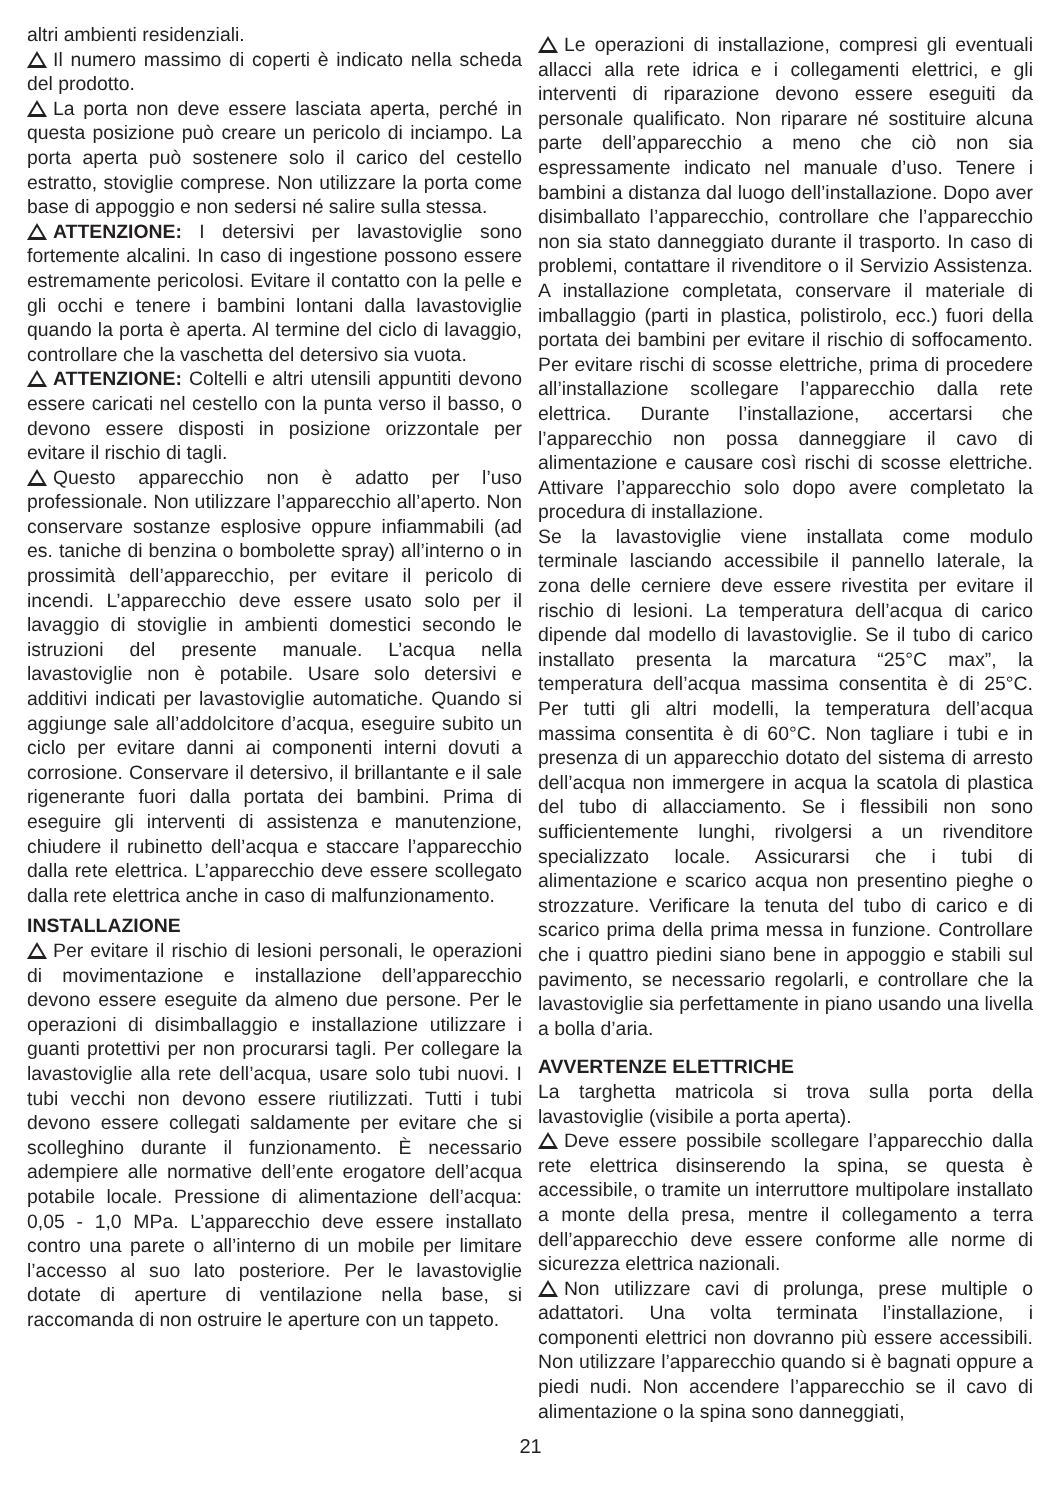altri ambienti residenziali.
Il numero massimo di coperti è indicato nella scheda del prodotto.
La porta non deve essere lasciata aperta, perché in questa posizione può creare un pericolo di inciampo. La porta aperta può sostenere solo il carico del cestello estratto, stoviglie comprese. Non utilizzare la porta come base di appoggio e non sedersi né salire sulla stessa.
ATTENZIONE: I detersivi per lavastoviglie sono fortemente alcalini. In caso di ingestione possono essere estremamente pericolosi. Evitare il contatto con la pelle e gli occhi e tenere i bambini lontani dalla lavastoviglie quando la porta è aperta. Al termine del ciclo di lavaggio, controllare che la vaschetta del detersivo sia vuota.
ATTENZIONE: Coltelli e altri utensili appuntiti devono essere caricati nel cestello con la punta verso il basso, o devono essere disposti in posizione orizzontale per evitare il rischio di tagli.
Questo apparecchio non è adatto per l’uso professionale. Non utilizzare l’apparecchio all’aperto. Non conservare sostanze esplosive oppure infiammabili (ad es. taniche di benzina o bombolette spray) all’interno o in prossimità dell’apparecchio, per evitare il pericolo di incendi. L’apparecchio deve essere usato solo per il lavaggio di stoviglie in ambienti domestici secondo le istruzioni del presente manuale. L’acqua nella lavastoviglie non è potabile. Usare solo detersivi e additivi indicati per lavastoviglie automatiche. Quando si aggiunge sale all’addolcitore d’acqua, eseguire subito un ciclo per evitare danni ai componenti interni dovuti a corrosione. Conservare il detersivo, il brillantante e il sale rigenerante fuori dalla portata dei bambini. Prima di eseguire gli interventi di assistenza e manutenzione, chiudere il rubinetto dell’acqua e staccare l’apparecchio dalla rete elettrica. L’apparecchio deve essere scollegato dalla rete elettrica anche in caso di malfunzionamento.
INSTALLAZIONE
Per evitare il rischio di lesioni personali, le operazioni di movimentazione e installazione dell’apparecchio devono essere eseguite da almeno due persone. Per le operazioni di disimballaggio e installazione utilizzare i guanti protettivi per non procurarsi tagli. Per collegare la lavastoviglie alla rete dell’acqua, usare solo tubi nuovi. I tubi vecchi non devono essere riutilizzati. Tutti i tubi devono essere collegati saldamente per evitare che si scolleghino durante il funzionamento. È necessario adempiere alle normative dell’ente erogatore dell’acqua potabile locale. Pressione di alimentazione dell’acqua: 0,05 - 1,0 MPa. L’apparecchio deve essere installato contro una parete o all’interno di un mobile per limitare l’accesso al suo lato posteriore. Per le lavastoviglie dotate di aperture di ventilazione nella base, si raccomanda di non ostruire le aperture con un tappeto.
Le operazioni di installazione, compresi gli eventuali allacci alla rete idrica e i collegamenti elettrici, e gli interventi di riparazione devono essere eseguiti da personale qualificato. Non riparare né sostituire alcuna parte dell’apparecchio a meno che ciò non sia espressamente indicato nel manuale d’uso. Tenere i bambini a distanza dal luogo dell’installazione. Dopo aver disimballato l’apparecchio, controllare che l’apparecchio non sia stato danneggiato durante il trasporto. In caso di problemi, contattare il rivenditore o il Servizio Assistenza. A installazione completata, conservare il materiale di imballaggio (parti in plastica, polistirolo, ecc.) fuori della portata dei bambini per evitare il rischio di soffocamento. Per evitare rischi di scosse elettriche, prima di procedere all’installazione scollegare l’apparecchio dalla rete elettrica. Durante l’installazione, accertarsi che l’apparecchio non possa danneggiare il cavo di alimentazione e causare così rischi di scosse elettriche. Attivare l’apparecchio solo dopo avere completato la procedura di installazione.
Se la lavastoviglie viene installata come modulo terminale lasciando accessibile il pannello laterale, la zona delle cerniere deve essere rivestita per evitare il rischio di lesioni. La temperatura dell’acqua di carico dipende dal modello di lavastoviglie. Se il tubo di carico installato presenta la marcatura “25°C max”, la temperatura dell’acqua massima consentita è di 25°C. Per tutti gli altri modelli, la temperatura dell’acqua massima consentita è di 60°C. Non tagliare i tubi e in presenza di un apparecchio dotato del sistema di arresto dell’acqua non immergere in acqua la scatola di plastica del tubo di allacciamento. Se i flessibili non sono sufficientemente lunghi, rivolgersi a un rivenditore specializzato locale. Assicurarsi che i tubi di alimentazione e scarico acqua non presentino pieghe o strozzature. Verificare la tenuta del tubo di carico e di scarico prima della prima messa in funzione. Controllare che i quattro piedini siano bene in appoggio e stabili sul pavimento, se necessario regolarli, e controllare che la lavastoviglie sia perfettamente in piano usando una livella a bolla d’aria.
AVVERTENZE ELETTRICHE
La targhetta matricola si trova sulla porta della lavastoviglie (visibile a porta aperta).
Deve essere possibile scollegare l’apparecchio dalla rete elettrica disinserendo la spina, se questa è accessibile, o tramite un interruttore multipolare installato a monte della presa, mentre il collegamento a terra dell’apparecchio deve essere conforme alle norme di sicurezza elettrica nazionali.
Non utilizzare cavi di prolunga, prese multiple o adattatori. Una volta terminata l’installazione, i componenti elettrici non dovranno più essere accessibili. Non utilizzare l’apparecchio quando si è bagnati oppure a piedi nudi. Non accendere l’apparecchio se il cavo di alimentazione o la spina sono danneggiati,
21